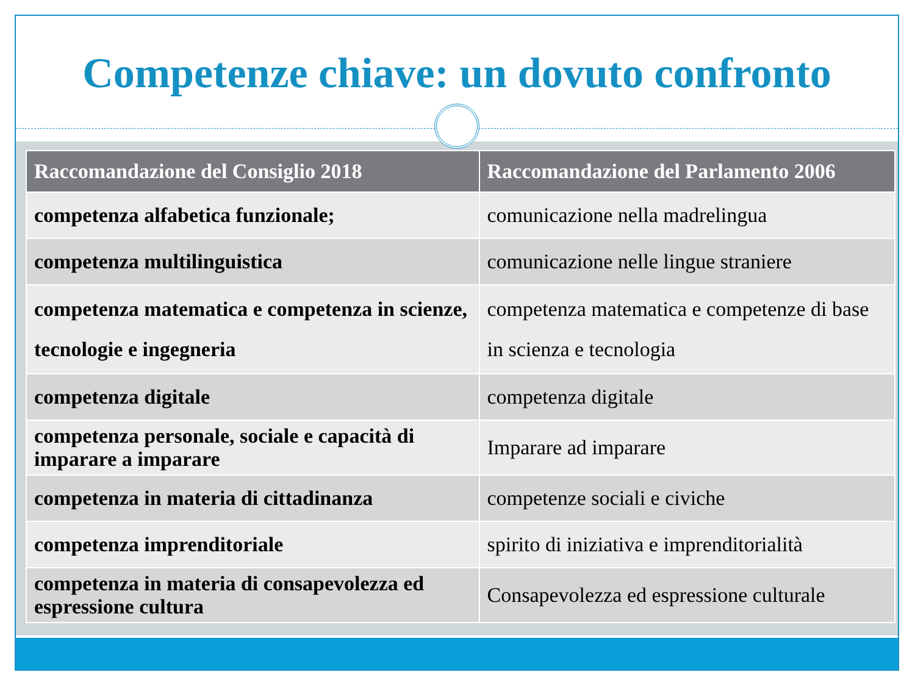Competenze chiave: un dovuto confronto
| Raccomandazione del Consiglio 2018 | Raccomandazione del Parlamento 2006 |
| --- | --- |
| competenza alfabetica funzionale; | comunicazione nella madrelingua |
| competenza multilinguistica | comunicazione nelle lingue straniere |
| competenza matematica e competenza in scienze, tecnologie e ingegneria | competenza matematica e competenze di base in scienza e tecnologia |
| competenza digitale | competenza digitale |
| competenza personale, sociale e capacità di imparare a imparare | Imparare ad imparare |
| competenza in materia di cittadinanza | competenze sociali e civiche |
| competenza imprenditoriale | spirito di iniziativa e imprenditorialità |
| competenza in materia di consapevolezza ed espressione cultura | Consapevolezza ed espressione culturale |